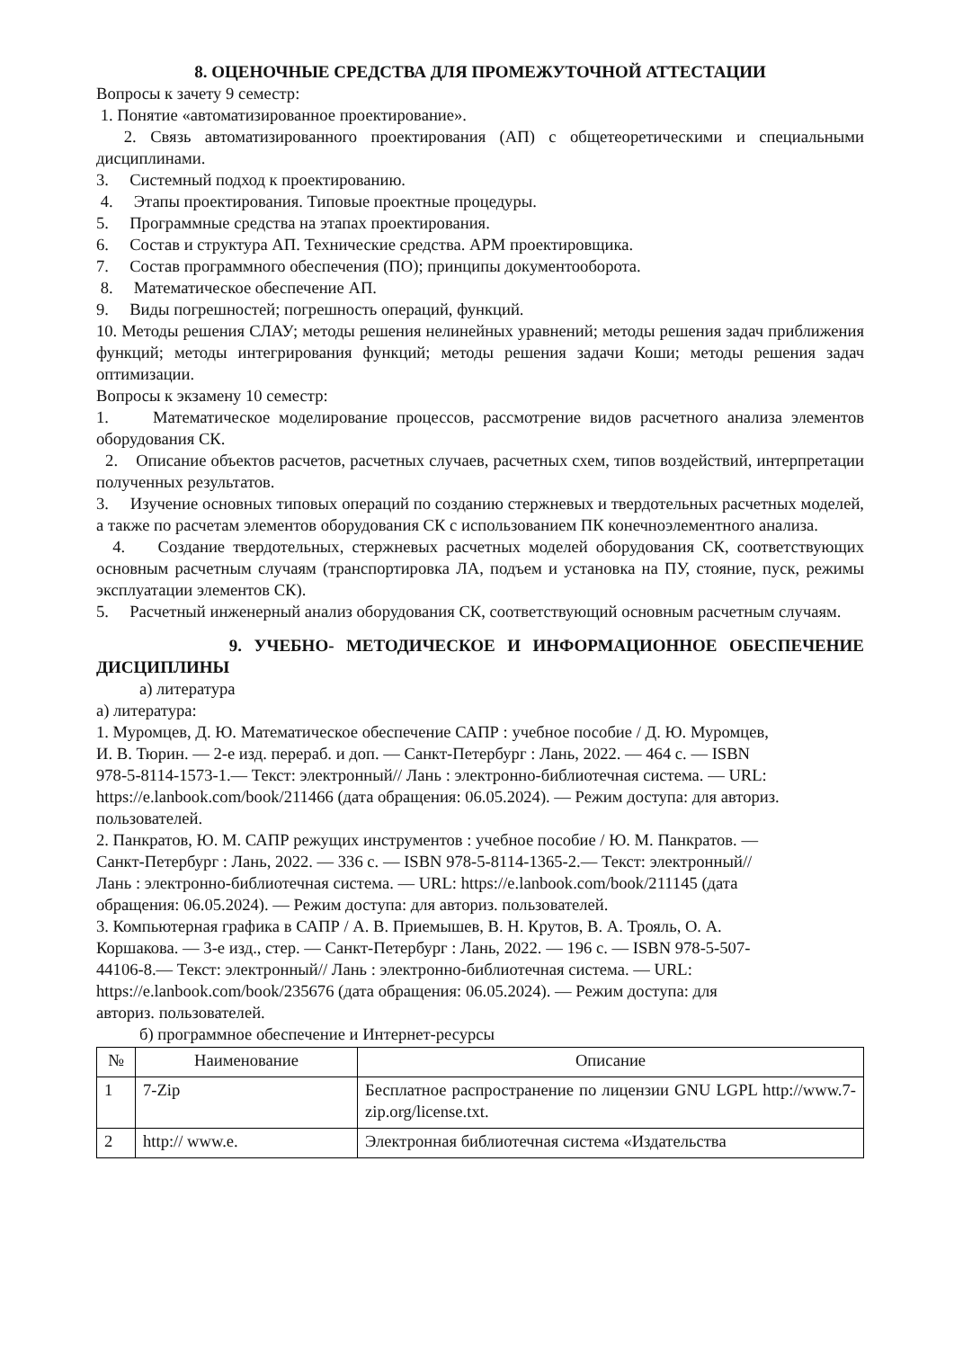8. ОЦЕНОЧНЫЕ СРЕДСТВА ДЛЯ ПРОМЕЖУТОЧНОЙ АТТЕСТАЦИИ
Вопросы к зачету 9 семестр:
1. Понятие «автоматизированное проектирование».
2. Связь автоматизированного проектирования (АП) с общетеоретическими и специальными дисциплинами.
3. Системный подход к проектированию.
4. Этапы проектирования. Типовые проектные процедуры.
5. Программные средства на этапах проектирования.
6. Состав и структура АП. Технические средства. АРМ проектировщика.
7. Состав программного обеспечения (ПО); принципы документооборота.
8. Математическое обеспечение АП.
9. Виды погрешностей; погрешность операций, функций.
10. Методы решения СЛАУ; методы решения нелинейных уравнений; методы решения задач приближения функций; методы интегрирования функций; методы решения задачи Коши; методы решения задач оптимизации.
Вопросы к экзамену 10 семестр:
1. Математическое моделирование процессов, рассмотрение видов расчетного анализа элементов оборудования СК.
2. Описание объектов расчетов, расчетных случаев, расчетных схем, типов воздействий, интерпретации полученных результатов.
3. Изучение основных типовых операций по созданию стержневых и твердотельных расчетных моделей, а также по расчетам элементов оборудования СК с использованием ПК конечноэлементного анализа.
4. Создание твердотельных, стержневых расчетных моделей оборудования СК, соответствующих основным расчетным случаям (транспортировка ЛА, подъем и установка на ПУ, стояние, пуск, режимы эксплуатации элементов СК).
5. Расчетный инженерный анализ оборудования СК, соответствующий основным расчетным случаям.
9. УЧЕБНО- МЕТОДИЧЕСКОЕ И ИНФОРМАЦИОННОЕ ОБЕСПЕЧЕНИЕ ДИСЦИПЛИНЫ
а) литература
а) литература:
1. Муромцев, Д. Ю. Математическое обеспечение САПР : учебное пособие / Д. Ю. Муромцев, И. В. Тюрин. — 2-е изд. перераб. и доп. — Санкт-Петербург : Лань, 2022. — 464 с. — ISBN 978-5-8114-1573-1.— Текст: электронный// Лань : электронно-библиотечная система. — URL: https://e.lanbook.com/book/211466 (дата обращения: 06.05.2024). — Режим доступа: для авториз. пользователей.
2. Панкратов, Ю. М. САПР режущих инструментов : учебное пособие / Ю. М. Панкратов. — Санкт-Петербург : Лань, 2022. — 336 с. — ISBN 978-5-8114-1365-2.— Текст: электронный// Лань : электронно-библиотечная система. — URL: https://e.lanbook.com/book/211145 (дата обращения: 06.05.2024). — Режим доступа: для авториз. пользователей.
3. Компьютерная графика в САПР / А. В. Приемышев, В. Н. Крутов, В. А. Трояль, О. А. Коршакова. — 3-е изд., стер. — Санкт-Петербург : Лань, 2022. — 196 с. — ISBN 978-5-507-44106-8.— Текст: электронный// Лань : электронно-библиотечная система. — URL: https://e.lanbook.com/book/235676 (дата обращения: 06.05.2024). — Режим доступа: для авториз. пользователей.
б) программное обеспечение и Интернет-ресурсы
| № | Наименование | Описание |
| --- | --- | --- |
| 1 | 7-Zip | Бесплатное распространение по лицензии GNU LGPL http://www.7-zip.org/license.txt. |
| 2 | http:// www.e. | Электронная библиотечная система «Издательства |